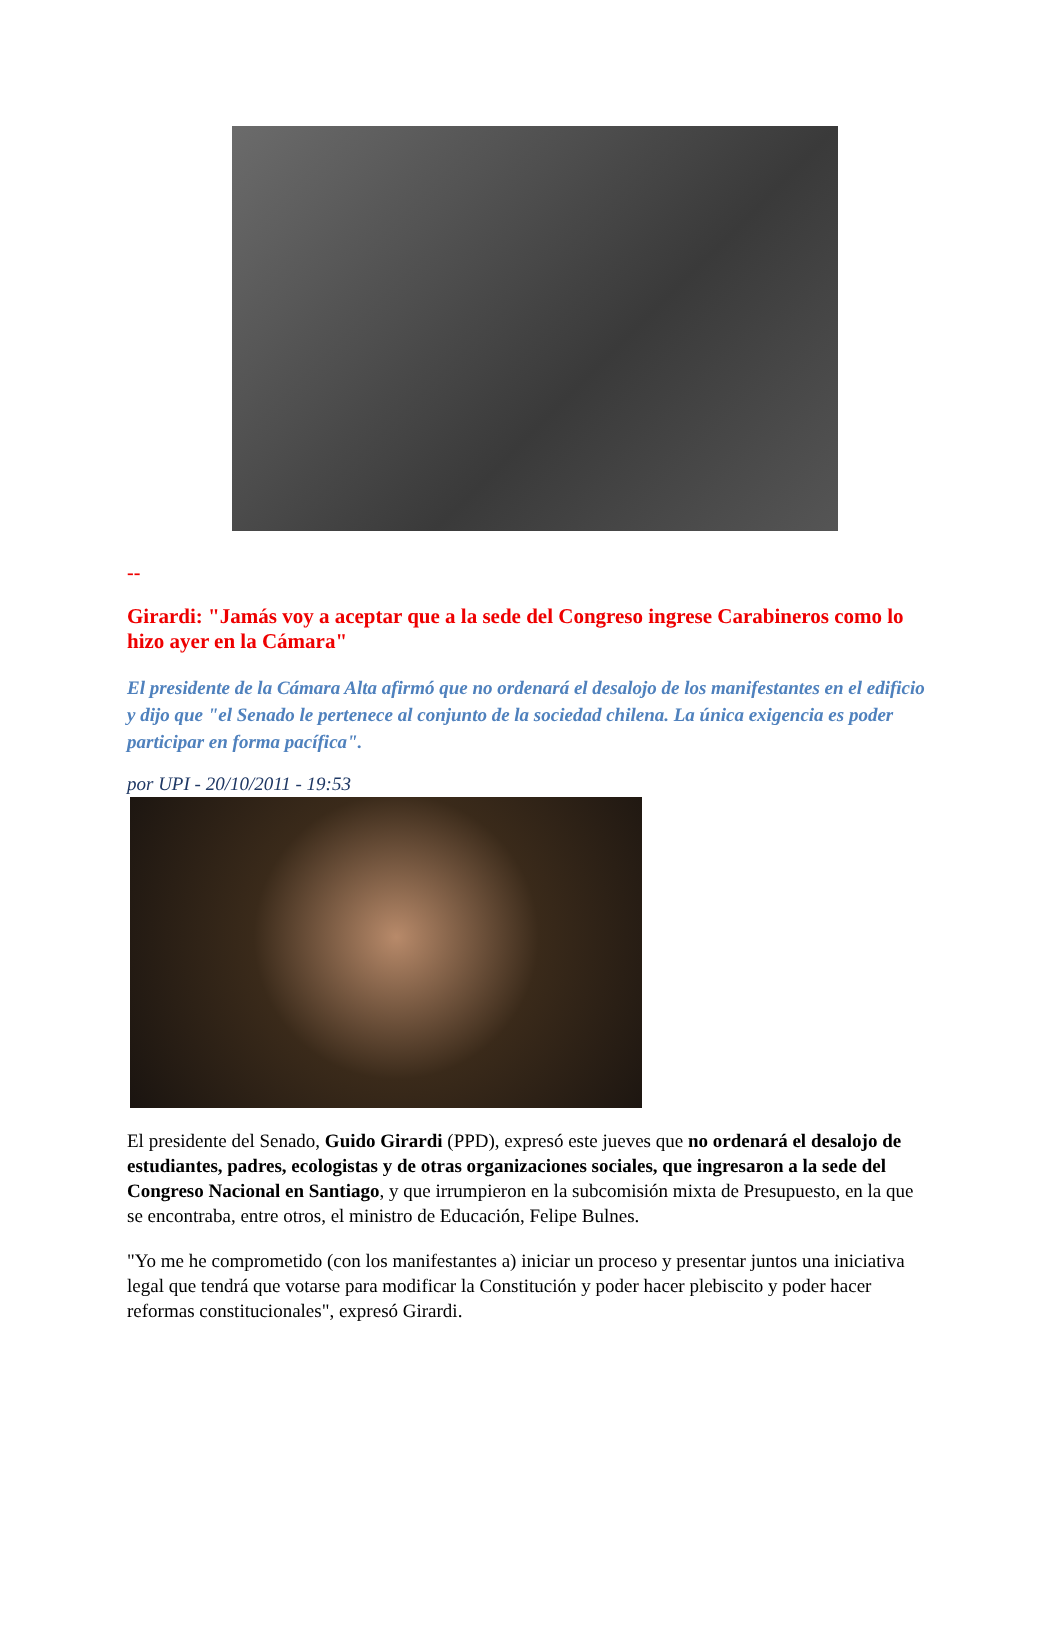--
Girardi: "Jamás voy a aceptar que a la sede del Congreso ingrese Carabineros como lo hizo ayer en la Cámara"
El presidente de la Cámara Alta afirmó que no ordenará el desalojo de los manifestantes en el edificio y dijo que "el Senado le pertenece al conjunto de la sociedad chilena. La única exigencia es poder participar en forma pacífica".
por UPI - 20/10/2011 - 19:53
El presidente del Senado, Guido Girardi (PPD), expresó este jueves que no ordenará el desalojo de estudiantes, padres, ecologistas y de otras organizaciones sociales, que ingresaron a la sede del Congreso Nacional en Santiago, y que irrumpieron en la subcomisión mixta de Presupuesto, en la que se encontraba, entre otros, el ministro de Educación, Felipe Bulnes.
"Yo me he comprometido (con los manifestantes a) iniciar un proceso y presentar juntos una iniciativa legal que tendrá que votarse para modificar la Constitución y poder hacer plebiscito y poder hacer reformas constitucionales", expresó Girardi.